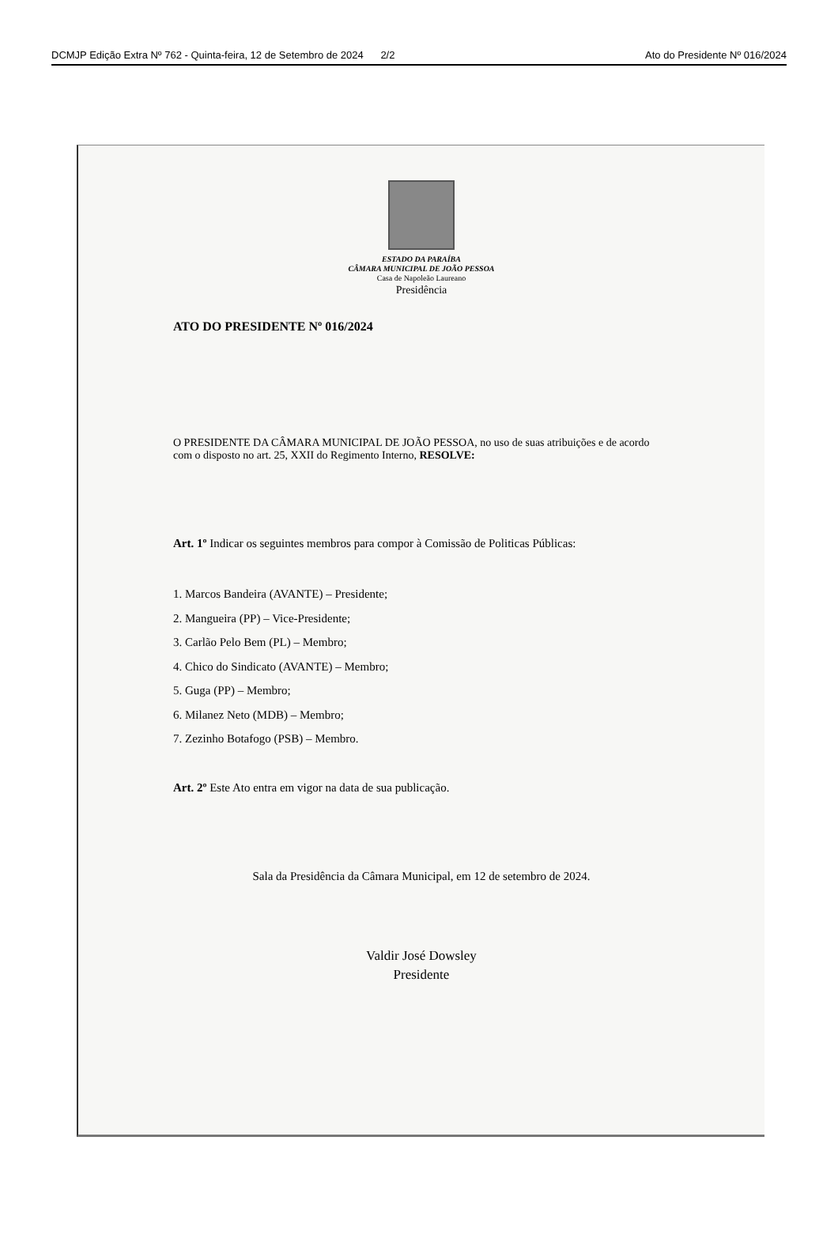DCMJP Edição Extra Nº 762 - Quinta-feira, 12 de Setembro de 2024 2/2 Ato do Presidente Nº 016/2024
ESTADO DA PARAÍBA
CÂMARA MUNICIPAL DE JOÃO PESSOA
Casa de Napoleão Laureano
Presidência
ATO DO PRESIDENTE Nº 016/2024
O PRESIDENTE DA CÂMARA MUNICIPAL DE JOÃO PESSOA, no uso de suas atribuições e de acordo com o disposto no art. 25, XXII do Regimento Interno, RESOLVE:
Art. 1º Indicar os seguintes membros para compor à Comissão de Politicas Públicas:
1. Marcos Bandeira (AVANTE) – Presidente;
2. Mangueira (PP) – Vice-Presidente;
3. Carlão Pelo Bem (PL) – Membro;
4. Chico do Sindicato (AVANTE) – Membro;
5. Guga (PP) – Membro;
6. Milanez Neto (MDB) – Membro;
7. Zezinho Botafogo (PSB) – Membro.
Art. 2º Este Ato entra em vigor na data de sua publicação.
Sala da Presidência da Câmara Municipal, em 12 de setembro de 2024.
Valdir José Dowsley
Presidente